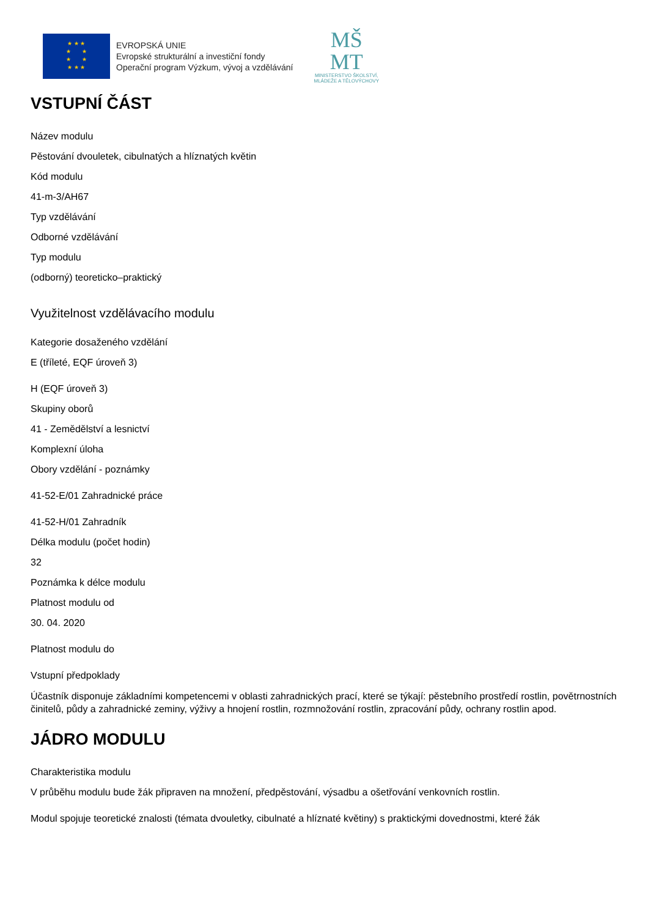★ ★ ★
★ ★
★ ★
★ ★ ★
EVROPSKÁ UNIE
Evropské strukturální a investiční fondy
Operační program Výzkum, vývoj a vzdělávání
MŠ
MT
MINISTERSTVO ŠKOLSTVÍ,
MLÁDEŽE A TĚLOVÝCHOVY
VSTUPNÍ ČÁST
Název modulu
Pěstování dvouletek, cibulnatých a hlíznatých květin
Kód modulu
41-m-3/AH67
Typ vzdělávání
Odborné vzdělávání
Typ modulu
(odborný) teoreticko–praktický
Využitelnost vzdělávacího modulu
Kategorie dosaženého vzdělání
E (tříleté, EQF úroveň 3)
H (EQF úroveň 3)
Skupiny oborů
41 - Zemědělství a lesnictví
Komplexní úloha
Obory vzdělání - poznámky
41-52-E/01 Zahradnické práce
41-52-H/01 Zahradník
Délka modulu (počet hodin)
32
Poznámka k délce modulu
Platnost modulu od
30. 04. 2020
Platnost modulu do
Vstupní předpoklady
Účastník disponuje základními kompetencemi v oblasti zahradnických prací, které se týkají: pěstebního prostředí rostlin, povětrnostních činitelů, půdy a zahradnické zeminy, výživy a hnojení rostlin, rozmnožování rostlin, zpracování půdy, ochrany rostlin apod.
JÁDRO MODULU
Charakteristika modulu
V průběhu modulu bude žák připraven na množení, předpěstování, výsadbu a ošetřování venkovních rostlin.
Modul spojuje teoretické znalosti (témata dvouletky, cibulnaté a hlíznaté květiny) s praktickými dovednostmi, které žák